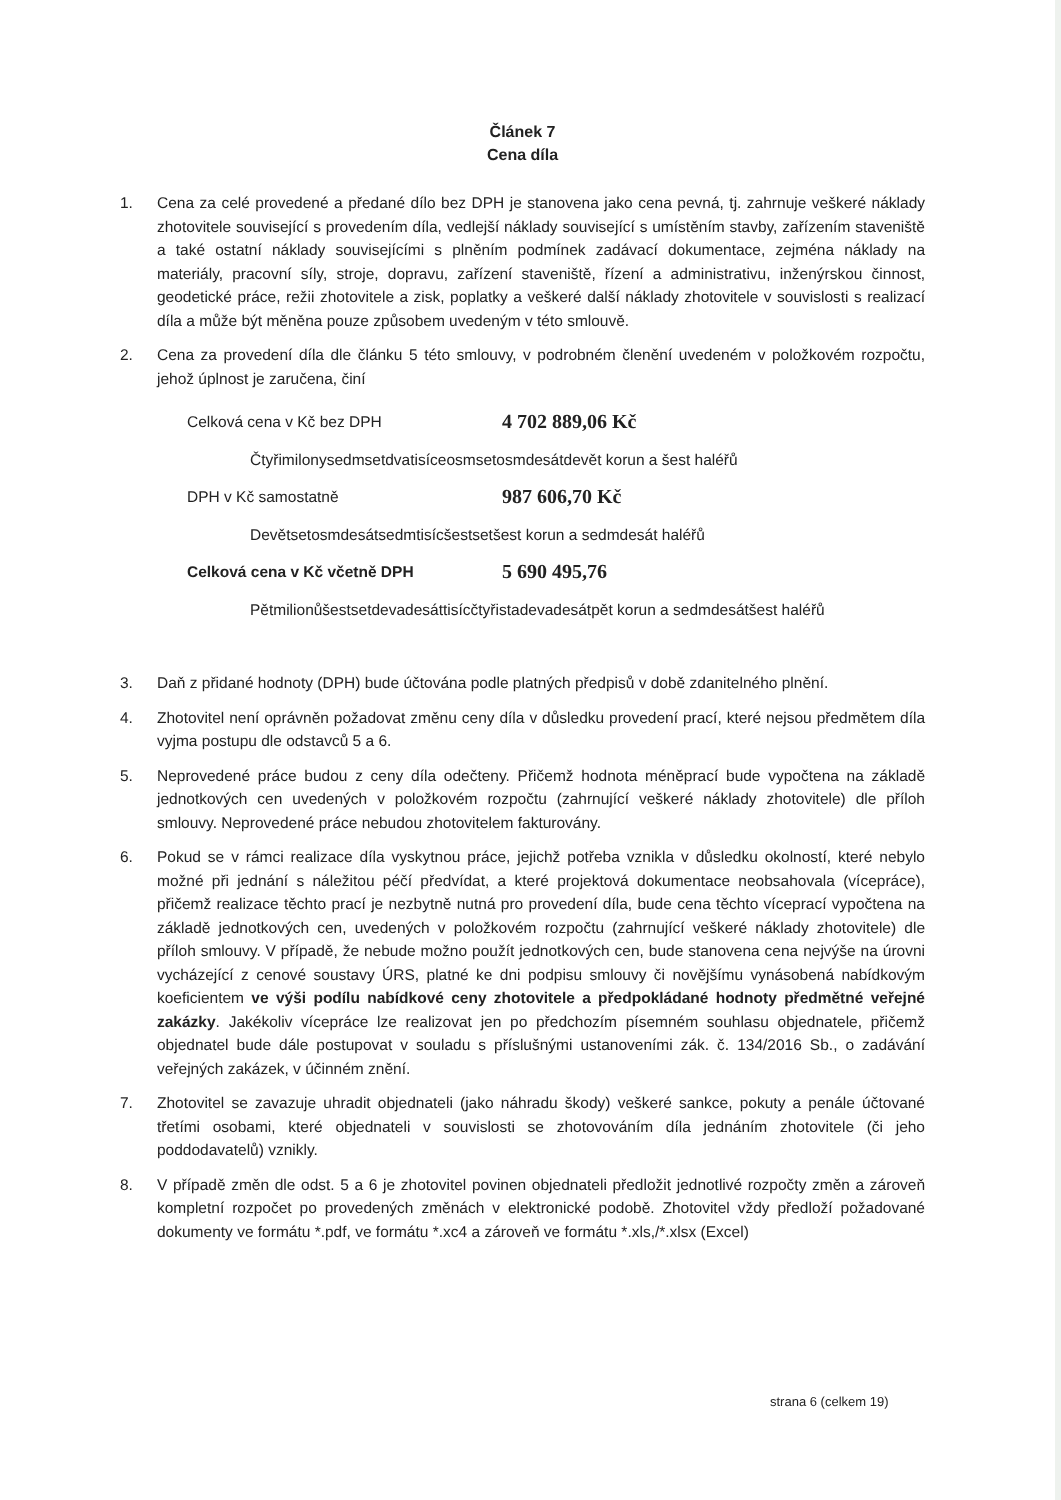Článek 7
Cena díla
1. Cena za celé provedené a předané dílo bez DPH je stanovena jako cena pevná, tj. zahrnuje veškeré náklady zhotovitele související s provedením díla, vedlejší náklady související s umístěním stavby, zařízením staveniště a také ostatní náklady souvisejícími s plněním podmínek zadávací dokumentace, zejména náklady na materiály, pracovní síly, stroje, dopravu, zařízení staveniště, řízení a administrativu, inženýrskou činnost, geodetické práce, režii zhotovitele a zisk, poplatky a veškeré další náklady zhotovitele v souvislosti s realizací díla a může být měněna pouze způsobem uvedeným v této smlouvě.
2. Cena za provedení díla dle článku 5 této smlouvy, v podrobném členění uvedeném v položkovém rozpočtu, jehož úplnost je zaručena, činí
Celková cena v Kč bez DPH
4 702 889,06 Kč
Čtyřimilonysedmsetdvatisíceosmsetosmdesátdevět korun a šest haléřů
DPH v Kč samostatně
987 606,70 Kč
Devětsetosmdesátsedmtisícšestsetšest korun a sedmdesát haléřů
Celková cena v Kč včetně DPH
5 690 495,76
Pětmilionůšestsetdevadesáttisícčtyřistadevadesátpět korun a sedmdesátšest haléřů
3. Daň z přidané hodnoty (DPH) bude účtována podle platných předpisů v době zdanitelného plnění.
4. Zhotovitel není oprávněn požadovat změnu ceny díla v důsledku provedení prací, které nejsou předmětem díla vyjma postupu dle odstavců 5 a 6.
5. Neprovedené práce budou z ceny díla odečteny. Přičemž hodnota méněprací bude vypočtena na základě jednotkových cen uvedených v položkovém rozpočtu (zahrnující veškeré náklady zhotovitele) dle příloh smlouvy. Neprovedené práce nebudou zhotovitelem fakturovány.
6. Pokud se v rámci realizace díla vyskytnou práce, jejichž potřeba vznikla v důsledku okolností, které nebylo možné při jednání s náležitou péčí předvídat, a které projektová dokumentace neobsahovala (vícepráce), přičemž realizace těchto prací je nezbytně nutná pro provedení díla, bude cena těchto víceprací vypočtena na základě jednotkových cen, uvedených v položkovém rozpočtu (zahrnující veškeré náklady zhotovitele) dle příloh smlouvy. V případě, že nebude možno použít jednotkových cen, bude stanovena cena nejvýše na úrovni vycházející z cenové soustavy ÚRS, platné ke dni podpisu smlouvy či novějšímu vynásobená nabídkovým koeficientem ve výši podílu nabídkové ceny zhotovitele a předpokládané hodnoty předmětné veřejné zakázky. Jakékoliv vícepráce lze realizovat jen po předchozím písemném souhlasu objednatele, přičemž objednatel bude dále postupovat v souladu s příslušnými ustanoveními zák. č. 134/2016 Sb., o zadávání veřejných zakázek, v účinném znění.
7. Zhotovitel se zavazuje uhradit objednateli (jako náhradu škody) veškeré sankce, pokuty a penále účtované třetími osobami, které objednateli v souvislosti se zhotovováním díla jednáním zhotovitele (či jeho poddodavatelů) vznikly.
8. V případě změn dle odst. 5 a 6 je zhotovitel povinen objednateli předložit jednotlivé rozpočty změn a zároveň kompletní rozpočet po provedených změnách v elektronické podobě. Zhotovitel vždy předloží požadované dokumenty ve formátu *.pdf, ve formátu *.xc4 a zároveň ve formátu *.xls,/*.xlsx (Excel)
strana 6 (celkem 19)